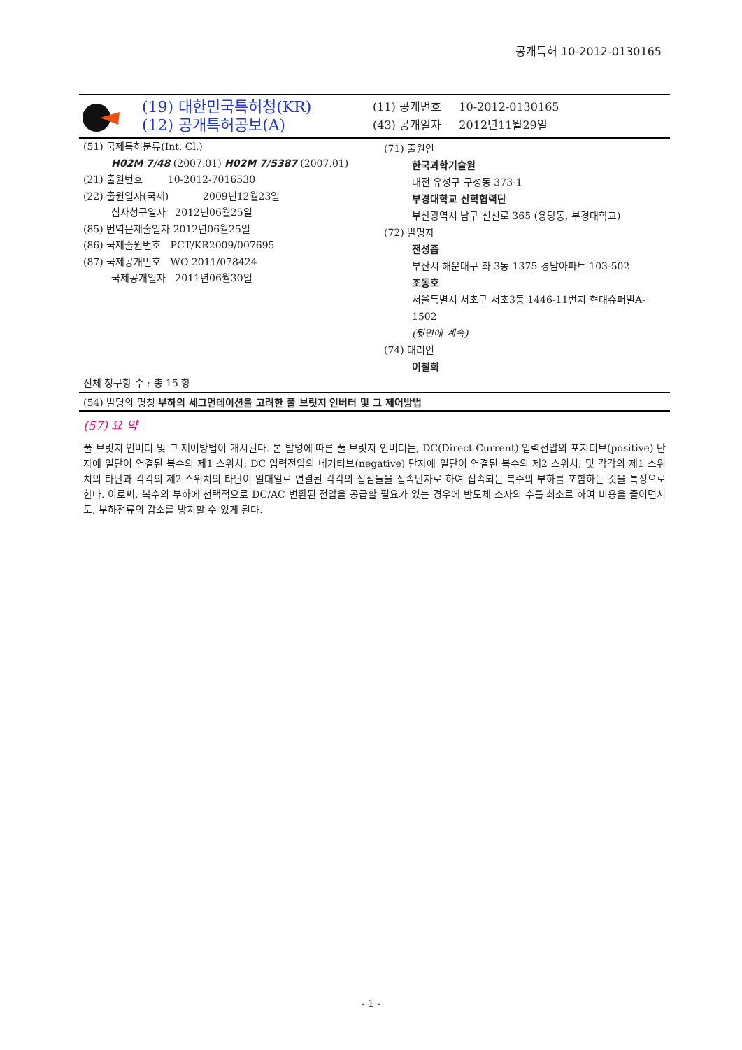공개특허 10-2012-0130165
(19) 대한민국특허청(KR)
(12) 공개특허공보(A)
(11) 공개번호 10-2012-0130165
(43) 공개일자 2012년11월29일
(51) 국제특허분류(Int. Cl.)
H02M 7/48 (2007.01) H02M 7/5387 (2007.01)
(21) 출원번호 10-2012-7016530
(22) 출원일자(국제) 2009년12월23일
심사청구일자 2012년06월25일
(85) 번역문제출일자 2012년06월25일
(86) 국제출원번호 PCT/KR2009/007695
(87) 국제공개번호 WO 2011/078424
국제공개일자 2011년06월30일
(71) 출원인
한국과학기술원
대전 유성구 구성동 373-1
부경대학교 산학협력단
부산광역시 남구 신선로 365 (용당동, 부경대학교)
(72) 발명자
전성즙
부산시 해운대구 좌 3동 1375 경남아파트 103-502
조동호
서울특별시 서초구 서초3동 1446-11번지 현대슈퍼빌A-1502
(뒷면에 계속)
(74) 대리인
이철희
전체 청구항 수 : 총 15 항
(54) 발명의 명칭 부하의 세그먼테이션을 고려한 풀 브릿지 인버터 및 그 제어방법
(57) 요 약
풀 브릿지 인버터 및 그 제어방법이 개시된다. 본 발명에 따른 풀 브릿지 인버터는, DC(Direct Current) 입력전압의 포지티브(positive) 단자에 일단이 연결된 복수의 제1 스위치; DC 입력전압의 네거티브(negative) 단자에 일단이 연결된 복수의 제2 스위치; 및 각각의 제1 스위치의 타단과 각각의 제2 스위치의 타단이 일대일로 연결된 각각의 접점들을 접속단자로 하여 접속되는 복수의 부하를 포함하는 것을 특징으로 한다. 이로써, 복수의 부하에 선택적으로 DC/AC 변환된 전압을 공급할 필요가 있는 경우에 반도체 소자의 수를 최소로 하여 비용을 줄이면서도, 부하전류의 감소를 방지할 수 있게 된다.
- 1 -